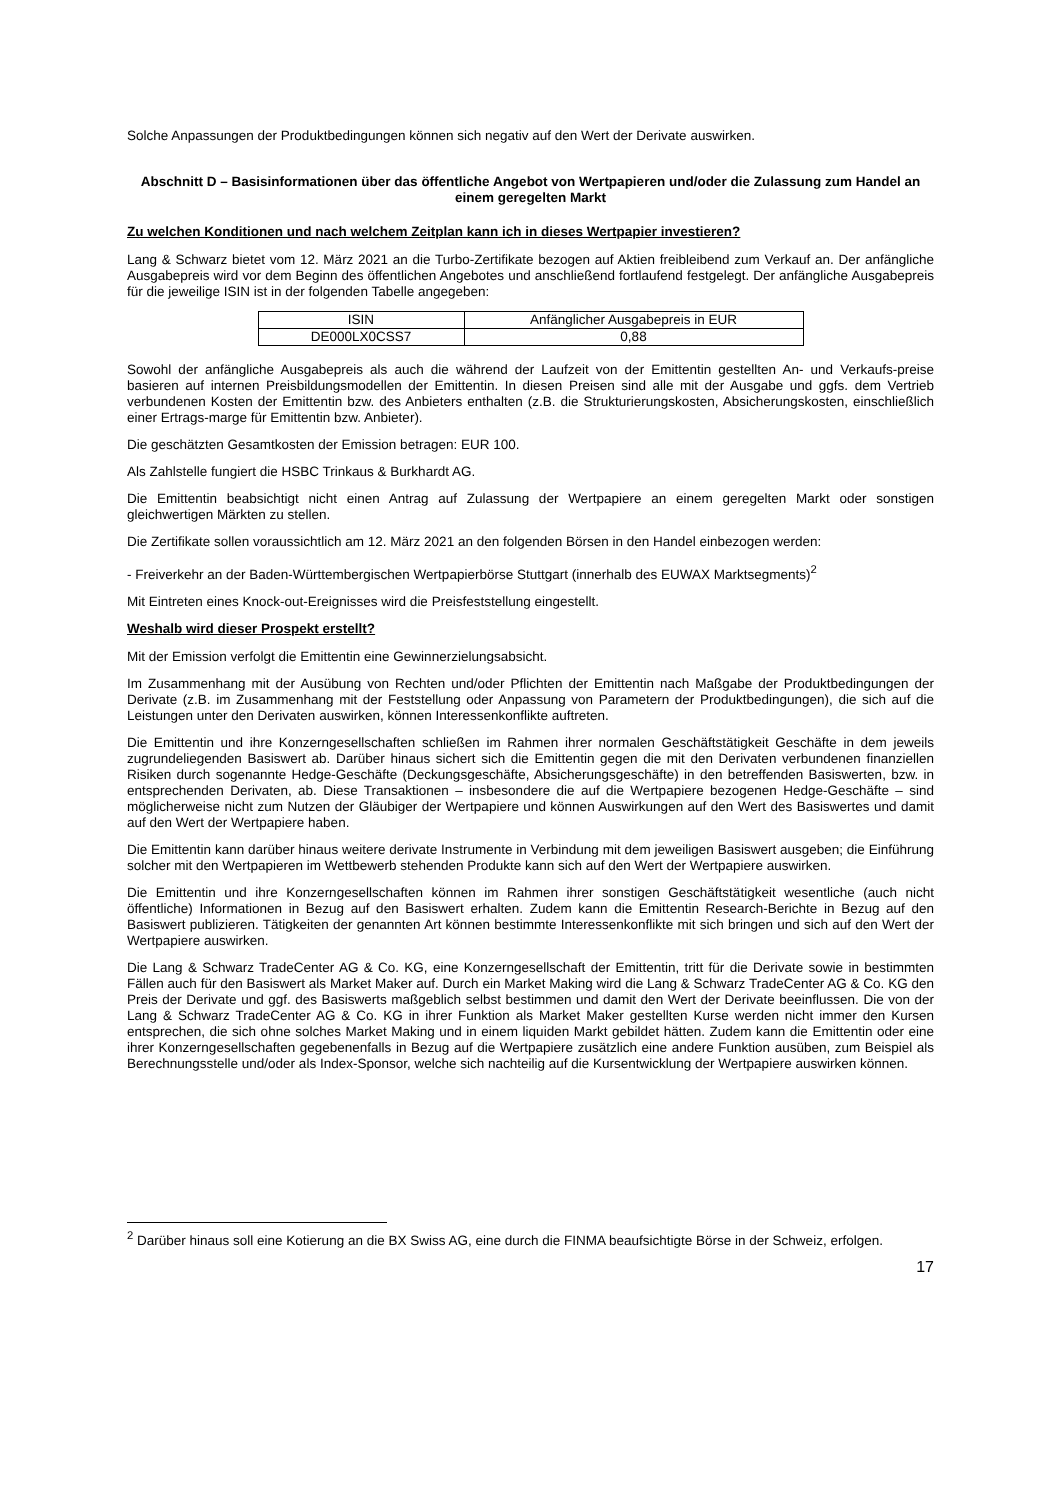Solche Anpassungen der Produktbedingungen können sich negativ auf den Wert der Derivate auswirken.
Abschnitt D – Basisinformationen über das öffentliche Angebot von Wertpapieren und/oder die Zulassung zum Handel an einem geregelten Markt
Zu welchen Konditionen und nach welchem Zeitplan kann ich in dieses Wertpapier investieren?
Lang & Schwarz bietet vom 12. März 2021 an die Turbo-Zertifikate bezogen auf Aktien freibleibend zum Verkauf an. Der anfängliche Ausgabepreis wird vor dem Beginn des öffentlichen Angebotes und anschließend fortlaufend festgelegt. Der anfängliche Ausgabepreis für die jeweilige ISIN ist in der folgenden Tabelle angegeben:
| ISIN | Anfänglicher Ausgabepreis in EUR |
| DE000LX0CSS7 | 0,88 |
Sowohl der anfängliche Ausgabepreis als auch die während der Laufzeit von der Emittentin gestellten An- und Verkaufs-preise basieren auf internen Preisbildungsmodellen der Emittentin. In diesen Preisen sind alle mit der Ausgabe und ggfs. dem Vertrieb verbundenen Kosten der Emittentin bzw. des Anbieters enthalten (z.B. die Strukturierungskosten, Absicherungskosten, einschließlich einer Ertrags-marge für Emittentin bzw. Anbieter).
Die geschätzten Gesamtkosten der Emission betragen: EUR 100.
Als Zahlstelle fungiert die HSBC Trinkaus & Burkhardt AG.
Die Emittentin beabsichtigt nicht einen Antrag auf Zulassung der Wertpapiere an einem geregelten Markt oder sonstigen gleichwertigen Märkten zu stellen.
Die Zertifikate sollen voraussichtlich am 12. März 2021 an den folgenden Börsen in den Handel einbezogen werden:
- Freiverkehr an der Baden-Württembergischen Wertpapierbörse Stuttgart (innerhalb des EUWAX Marktsegments)<sup>2</sup>
Mit Eintreten eines Knock-out-Ereignisses wird die Preisfeststellung eingestellt.
Weshalb wird dieser Prospekt erstellt?
Mit der Emission verfolgt die Emittentin eine Gewinnerzielungsabsicht.
Im Zusammenhang mit der Ausübung von Rechten und/oder Pflichten der Emittentin nach Maßgabe der Produktbedingungen der Derivate (z.B. im Zusammenhang mit der Feststellung oder Anpassung von Parametern der Produktbedingungen), die sich auf die Leistungen unter den Derivaten auswirken, können Interessenkonflikte auftreten.
Die Emittentin und ihre Konzerngesellschaften schließen im Rahmen ihrer normalen Geschäftstätigkeit Geschäfte in dem jeweils zugrundeliegenden Basiswert ab. Darüber hinaus sichert sich die Emittentin gegen die mit den Derivaten verbundenen finanziellen Risiken durch sogenannte Hedge-Geschäfte (Deckungsgeschäfte, Absicherungsgeschäfte) in den betreffenden Basiswerten, bzw. in entsprechenden Derivaten, ab. Diese Transaktionen – insbesondere die auf die Wertpapiere bezogenen Hedge-Geschäfte – sind möglicherweise nicht zum Nutzen der Gläubiger der Wertpapiere und können Auswirkungen auf den Wert des Basiswertes und damit auf den Wert der Wertpapiere haben.
Die Emittentin kann darüber hinaus weitere derivate Instrumente in Verbindung mit dem jeweiligen Basiswert ausgeben; die Einführung solcher mit den Wertpapieren im Wettbewerb stehenden Produkte kann sich auf den Wert der Wertpapiere auswirken.
Die Emittentin und ihre Konzerngesellschaften können im Rahmen ihrer sonstigen Geschäftstätigkeit wesentliche (auch nicht öffentliche) Informationen in Bezug auf den Basiswert erhalten. Zudem kann die Emittentin Research-Berichte in Bezug auf den Basiswert publizieren. Tätigkeiten der genannten Art können bestimmte Interessenkonflikte mit sich bringen und sich auf den Wert der Wertpapiere auswirken.
Die Lang & Schwarz TradeCenter AG & Co. KG, eine Konzerngesellschaft der Emittentin, tritt für die Derivate sowie in bestimmten Fällen auch für den Basiswert als Market Maker auf. Durch ein Market Making wird die Lang & Schwarz TradeCenter AG & Co. KG den Preis der Derivate und ggf. des Basiswerts maßgeblich selbst bestimmen und damit den Wert der Derivate beeinflussen. Die von der Lang & Schwarz TradeCenter AG & Co. KG in ihrer Funktion als Market Maker gestellten Kurse werden nicht immer den Kursen entsprechen, die sich ohne solches Market Making und in einem liquiden Markt gebildet hätten. Zudem kann die Emittentin oder eine ihrer Konzerngesellschaften gegebenenfalls in Bezug auf die Wertpapiere zusätzlich eine andere Funktion ausüben, zum Beispiel als Berechnungsstelle und/oder als Index-Sponsor, welche sich nachteilig auf die Kursentwicklung der Wertpapiere auswirken können.
<sup>2</sup> Darüber hinaus soll eine Kotierung an die BX Swiss AG, eine durch die FINMA beaufsichtigte Börse in der Schweiz, erfolgen.
17